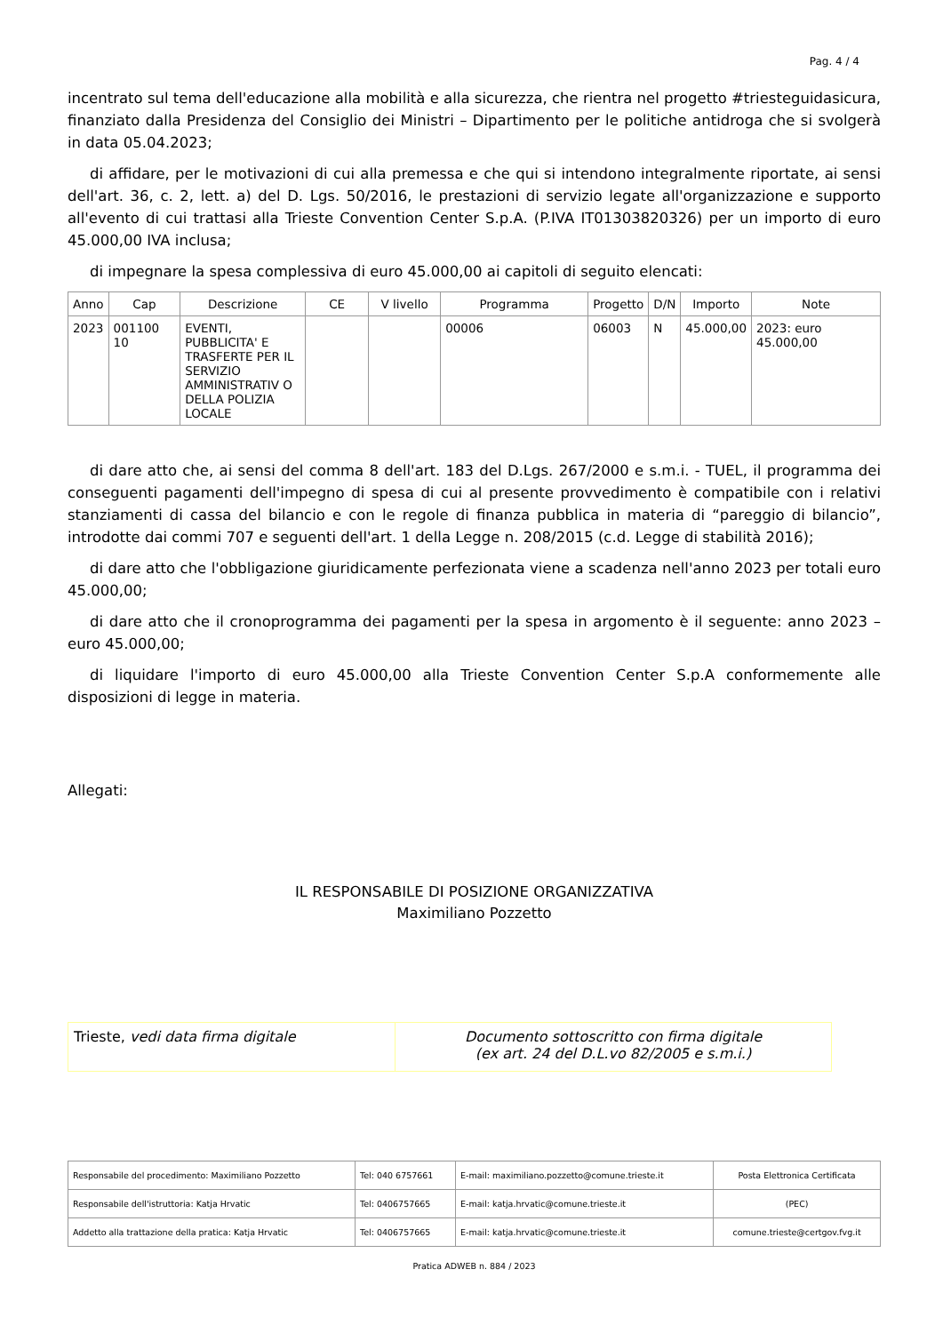Pag. 4 / 4
incentrato sul tema dell'educazione alla mobilità e alla sicurezza, che rientra nel progetto #triesteguidasicura, finanziato dalla Presidenza del Consiglio dei Ministri – Dipartimento per le politiche antidroga che si svolgerà in data 05.04.2023;
di affidare, per le motivazioni di cui alla premessa e che qui si intendono integralmente riportate, ai sensi dell'art. 36, c. 2, lett. a) del D. Lgs. 50/2016, le prestazioni di servizio legate all'organizzazione e supporto all'evento di cui trattasi alla Trieste Convention Center S.p.A. (P.IVA IT01303820326) per un importo di euro 45.000,00 IVA inclusa;
di impegnare la spesa complessiva di euro 45.000,00 ai capitoli di seguito elencati:
| Anno | Cap | Descrizione | CE | V livello | Programma | Progetto | D/N | Importo | Note |
| --- | --- | --- | --- | --- | --- | --- | --- | --- | --- |
| 2023 | 001100 10 | EVENTI, PUBBLICITA' E TRASFERTE PER IL SERVIZIO AMMINISTRATIV O DELLA POLIZIA LOCALE | | | 00006 | 06003 | N | 45.000,00 | 2023: euro 45.000,00 |
di dare atto che, ai sensi del comma 8 dell'art. 183 del D.Lgs. 267/2000 e s.m.i. - TUEL, il programma dei conseguenti pagamenti dell'impegno di spesa di cui al presente provvedimento è compatibile con i relativi stanziamenti di cassa del bilancio e con le regole di finanza pubblica in materia di “pareggio di bilancio”, introdotte dai commi 707 e seguenti dell'art. 1 della Legge n. 208/2015 (c.d. Legge di stabilità 2016);
di dare atto che l'obbligazione giuridicamente perfezionata viene a scadenza nell'anno 2023 per totali euro 45.000,00;
di dare atto che il cronoprogramma dei pagamenti per la spesa in argomento è il seguente: anno 2023 – euro 45.000,00;
di liquidare l'importo di euro 45.000,00 alla Trieste Convention Center S.p.A conformemente alle disposizioni di legge in materia.
Allegati:
IL RESPONSABILE DI POSIZIONE ORGANIZZATIVA
Maximiliano Pozzetto
| Trieste, vedi data firma digitale | Documento sottoscritto con firma digitale (ex art. 24 del D.L.vo 82/2005 e s.m.i.) |
| Responsabile del procedimento: Maximiliano Pozzetto | Tel: 040 6757661 | E-mail: maximiliano.pozzetto@comune.trieste.it | Posta Elettronica Certificata |
| Responsabile dell'istruttoria: Katja Hrvatic | Tel: 0406757665 | E-mail: katja.hrvatic@comune.trieste.it | (PEC) |
| Addetto alla trattazione della pratica: Katja Hrvatic | Tel: 0406757665 | E-mail: katja.hrvatic@comune.trieste.it | comune.trieste@certgov.fvg.it |
Pratica ADWEB n. 884 / 2023